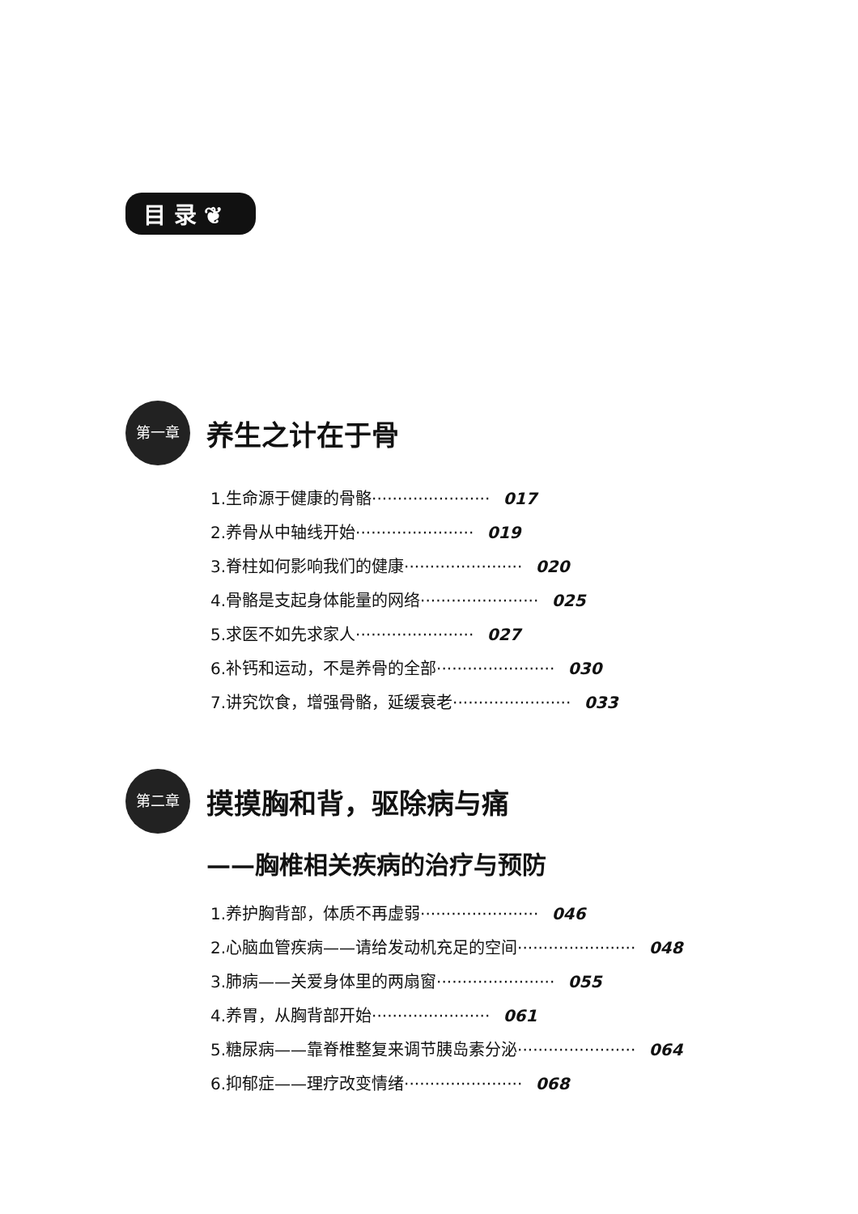目 录 ❦
第一章 养生之计在于骨
1.生命源于健康的骨骼······················· 017
2.养骨从中轴线开始······················· 019
3.脊柱如何影响我们的健康······················· 020
4.骨骼是支起身体能量的网络······················· 025
5.求医不如先求家人······················· 027
6.补钙和运动，不是养骨的全部······················· 030
7.讲究饮食，增强骨骼，延缓衰老······················· 033
第二章 摸摸胸和背，驱除病与痛
——胸椎相关疾病的治疗与预防
1.养护胸背部，体质不再虚弱······················· 046
2.心脑血管疾病——请给发动机充足的空间······················· 048
3.肺病——关爱身体里的两扇窗······················· 055
4.养胃，从胸背部开始······················· 061
5.糖尿病——靠脊椎整复来调节胰岛素分泌······················· 064
6.抑郁症——理疗改变情绪······················· 068